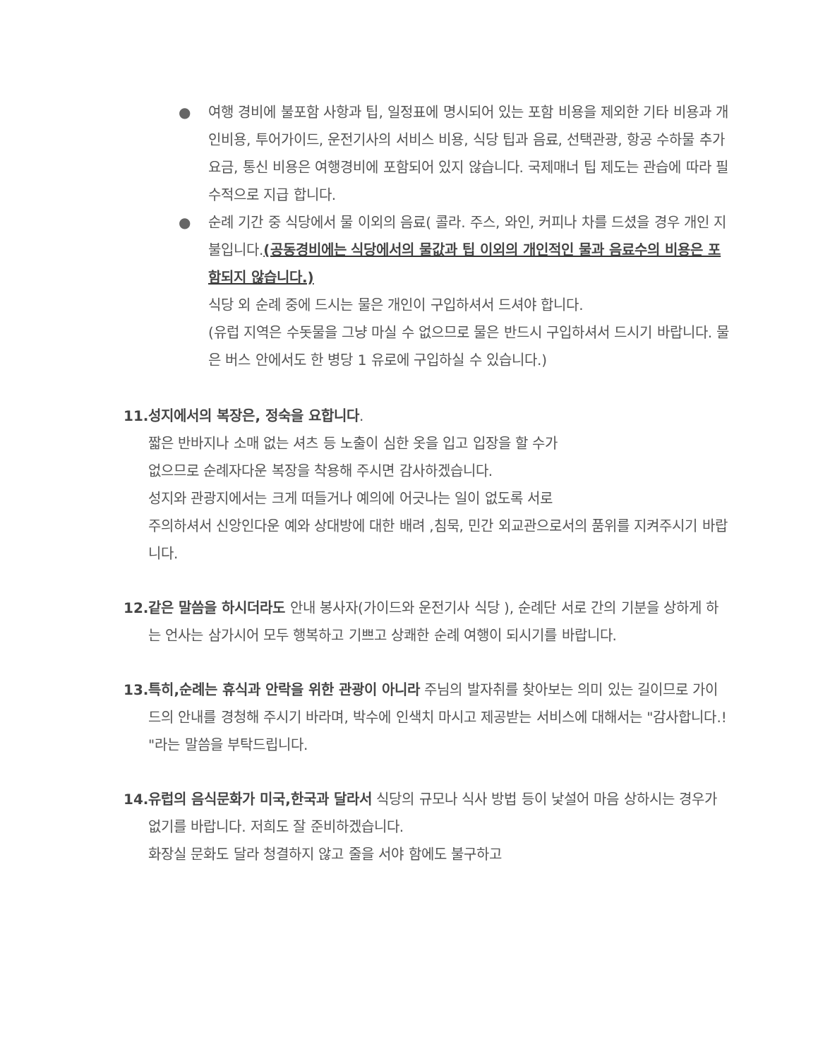● 여행 경비에 불포함 사항과 팁, 일정표에 명시되어 있는 포함 비용을 제외한 기타 비용과 개인비용, 투어가이드, 운전기사의 서비스 비용, 식당 팁과 음료, 선택관광, 항공 수하물 추가 요금, 통신 비용은 여행경비에 포함되어 있지 않습니다. 국제매너 팁 제도는 관습에 따라 필수적으로 지급 합니다.
● 순례 기간 중 식당에서 물 이외의 음료( 콜라. 주스, 와인, 커피나 차를 드셨을 경우 개인 지불입니다.(공동경비에는 식당에서의 물값과 팁 이외의 개인적인 물과 음료수의 비용은 포함되지 않습니다.)
식당 외 순례 중에 드시는 물은 개인이 구입하셔서 드셔야 합니다.
(유럽 지역은 수돗물을 그냥 마실 수 없으므로 물은 반드시 구입하셔서 드시기 바랍니다. 물은 버스 안에서도 한 병당 1 유로에 구입하실 수 있습니다.)
11.성지에서의 복장은, 정숙을 요합니다.
짧은 반바지나 소매 없는 셔츠 등 노출이 심한 옷을 입고 입장을 할 수가
없으므로 순례자다운 복장을 착용해 주시면 감사하겠습니다.
성지와 관광지에서는 크게 떠들거나 예의에 어긋나는 일이 없도록 서로
주의하셔서 신앙인다운 예와 상대방에 대한 배려 ,침묵, 민간 외교관으로서의 품위를 지켜주시기 바랍니다.
12.같은 말씀을 하시더라도 안내 봉사자(가이드와 운전기사 식당 ), 순례단 서로 간의 기분을 상하게 하는 언사는 삼가시어 모두 행복하고 기쁘고 상쾌한 순례 여행이 되시기를 바랍니다.
13.특히,순례는 휴식과 안락을 위한 관광이 아니라 주님의 발자취를 찾아보는 의미 있는 길이므로 가이드의 안내를 경청해 주시기 바라며, 박수에 인색치 마시고 제공받는 서비스에 대해서는 "감사합니다.! "라는 말씀을 부탁드립니다.
14.유럽의 음식문화가 미국,한국과 달라서 식당의 규모나 식사 방법 등이 낯설어 마음 상하시는 경우가 없기를 바랍니다. 저희도 잘 준비하겠습니다.
화장실 문화도 달라 청결하지 않고 줄을 서야 함에도 불구하고